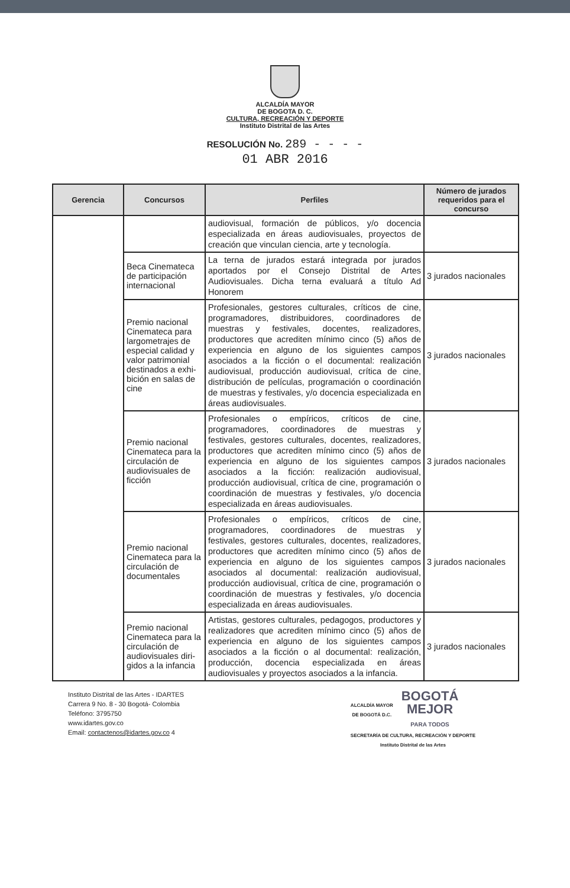ALCALDÍA MAYOR
DE BOGOTA D. C.
CULTURA, RECREACIÓN Y DEPORTE
Instituto Distrital de las Artes
RESOLUCIÓN No. 289 - - - -
01 ABR 2016
| Gerencia | Concursos | Perfiles | Número de jurados requeridos para el concurso |
| --- | --- | --- | --- |
| | | audiovisual, formación de públicos, y/o docencia especializada en áreas audiovisuales, proyectos de creación que vinculan ciencia, arte y tecnología. | |
| | Beca Cinemateca de participación internacional | La terna de jurados estará integrada por jurados aportados por el Consejo Distrital de Artes Audiovisuales. Dicha terna evaluará a título Ad Honorem | 3 jurados nacionales |
| | Premio nacional Cinemateca para largometrajes de especial calidad y valor patrimonial destinados a exhi-bición en salas de cine | Profesionales, gestores culturales, críticos de cine, programadores, distribuidores, coordinadores de muestras y festivales, docentes, realizadores, productores que acrediten mínimo cinco (5) años de experiencia en alguno de los siguientes campos asociados a la ficción o el documental: realización audiovisual, producción audiovisual, crítica de cine, distribución de películas, programación o coordinación de muestras y festivales, y/o docencia especializada en áreas audiovisuales. | 3 jurados nacionales |
| | Premio nacional Cinemateca para la circulación de audiovisuales de ficción | Profesionales o empíricos, críticos de cine, programadores, coordinadores de muestras y festivales, gestores culturales, docentes, realizadores, productores que acrediten mínimo cinco (5) años de experiencia en alguno de los siguientes campos asociados a la ficción: realización audiovisual, producción audiovisual, crítica de cine, programación o coordinación de muestras y festivales, y/o docencia especializada en áreas audiovisuales. | 3 jurados nacionales |
| | Premio nacional Cinemateca para la circulación de documentales | Profesionales o empíricos, críticos de cine, programadores, coordinadores de muestras y festivales, gestores culturales, docentes, realizadores, productores que acrediten mínimo cinco (5) años de experiencia en alguno de los siguientes campos asociados al documental: realización audiovisual, producción audiovisual, crítica de cine, programación o coordinación de muestras y festivales, y/o docencia especializada en áreas audiovisuales. | 3 jurados nacionales |
| | Premio nacional Cinemateca para la circulación de audiovisuales diri-gidos a la infancia | Artistas, gestores culturales, pedagogos, productores y realizadores que acrediten mínimo cinco (5) años de experiencia en alguno de los siguientes campos asociados a la ficción o al documental: realización, producción, docencia especializada en áreas audiovisuales y proyectos asociados a la infancia. | 3 jurados nacionales |
Instituto Distrital de las Artes - IDARTES
Carrera 9 No. 8 - 30 Bogotá- Colombia
Teléfono: 3795750
www.idartes.gov.co
Email: contactenos@idartes.gov.co 4
ALCALDÍA MAYOR
DE BOGOTÁ D.C.
BOGOTÁ
MEJOR
PARA TODOS
SECRETARÍA DE CULTURA, RECREACIÓN Y DEPORTE
Instituto Distrital de las Artes